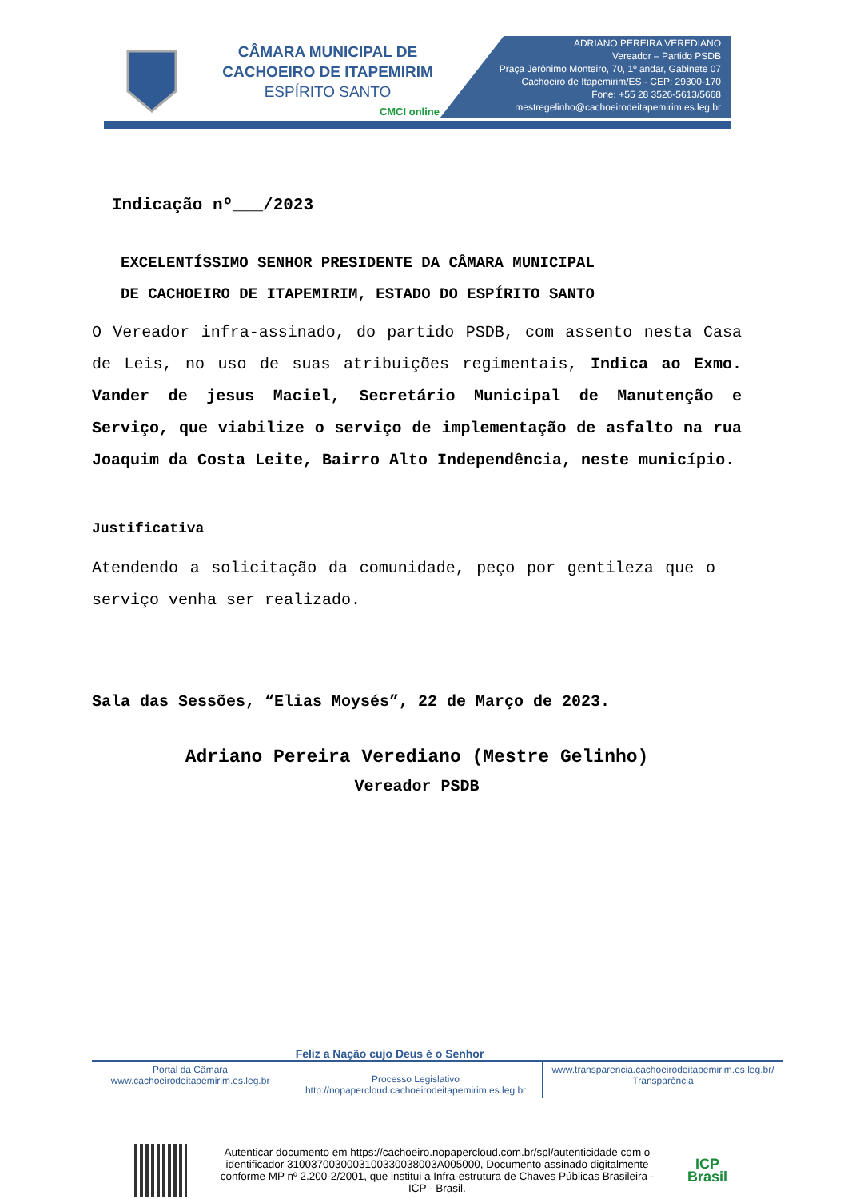CÂMARA MUNICIPAL DE
CACHOEIRO DE ITAPEMIRIM
ESPÍRITO SANTO
CMCI online
ADRIANO PEREIRA VEREDIANO
Vereador – Partido PSDB
Praça Jerônimo Monteiro, 70, 1º andar, Gabinete 07
Cachoeiro de Itapemirim/ES - CEP: 29300-170
Fone: +55 28 3526-5613/5668
mestregelinho@cachoeirodeitapemirim.es.leg.br
Indicação nº___/2023
EXCELENTÍSSIMO SENHOR PRESIDENTE DA CÂMARA MUNICIPAL
DE CACHOEIRO DE ITAPEMIRIM, ESTADO DO ESPÍRITO SANTO
O Vereador infra-assinado, do partido PSDB, com assento nesta Casa de Leis, no uso de suas atribuições regimentais, Indica ao Exmo. Vander de jesus Maciel, Secretário Municipal de Manutenção e Serviço, que viabilize o serviço de implementação de asfalto na rua Joaquim da Costa Leite, Bairro Alto Independência, neste município.
Justificativa
Atendendo a solicitação da comunidade, peço por gentileza que o serviço venha ser realizado.
Sala das Sessões, “Elias Moysés”, 22 de Março de 2023.
Adriano Pereira Verediano (Mestre Gelinho)
Vereador PSDB
Feliz a Nação cujo Deus é o Senhor
Portal da Câmara
www.cachoeirodeitapemirim.es.leg.br
Processo Legislativo
http://nopapercloud.cachoeirodeitapemirim.es.leg.br
www.transparencia.cachoeirodeitapemirim.es.leg.br/
Transparência
Autenticar documento em https://cachoeiro.nopapercloud.com.br/spl/autenticidade com o identificador 3100370030003100330038003A005000, Documento assinado digitalmente conforme MP nº 2.200-2/2001, que institui a Infra-estrutura de Chaves Públicas Brasileira - ICP - Brasil.
ICP
Brasil